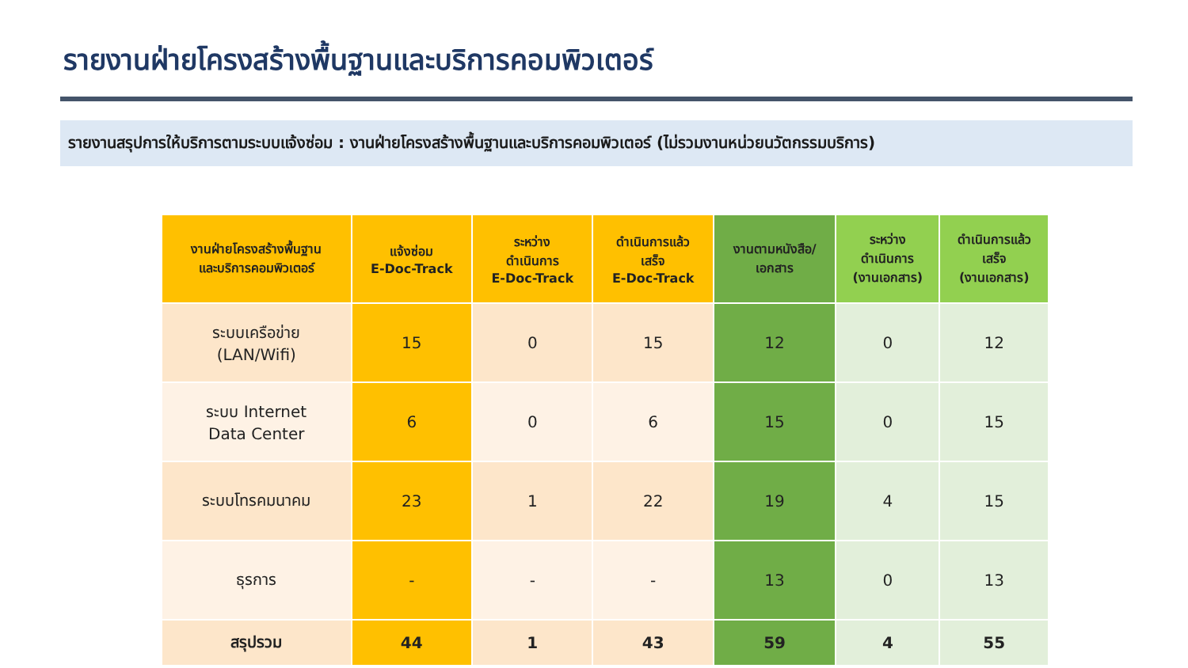รายงานฝ่ายโครงสร้างพื้นฐานและบริการคอมพิวเตอร์
รายงานสรุปการให้บริการตามระบบแจ้งซ่อม : งานฝ่ายโครงสร้างพื้นฐานและบริการคอมพิวเตอร์ (ไม่รวมงานหน่วยนวัตกรรมบริการ)
| งานฝ่ายโครงสร้างพื้นฐาน และบริการคอมพิวเตอร์ | แจ้งซ่อม E-Doc-Track | ระหว่าง ดำเนินการ E-Doc-Track | ดำเนินการแล้ว เสร็จ E-Doc-Track | งานตามหนังสือ/ เอกสาร | ระหว่าง ดำเนินการ (งานเอกสาร) | ดำเนินการแล้ว เสร็จ (งานเอกสาร) |
| --- | --- | --- | --- | --- | --- | --- |
| ระบบเครือข่าย (LAN/Wifi) | 15 | 0 | 15 | 12 | 0 | 12 |
| ระบบ Internet Data Center | 6 | 0 | 6 | 15 | 0 | 15 |
| ระบบโทรคมนาคม | 23 | 1 | 22 | 19 | 4 | 15 |
| ธุรการ | - | - | - | 13 | 0 | 13 |
| สรุปรวม | 44 | 1 | 43 | 59 | 4 | 55 |